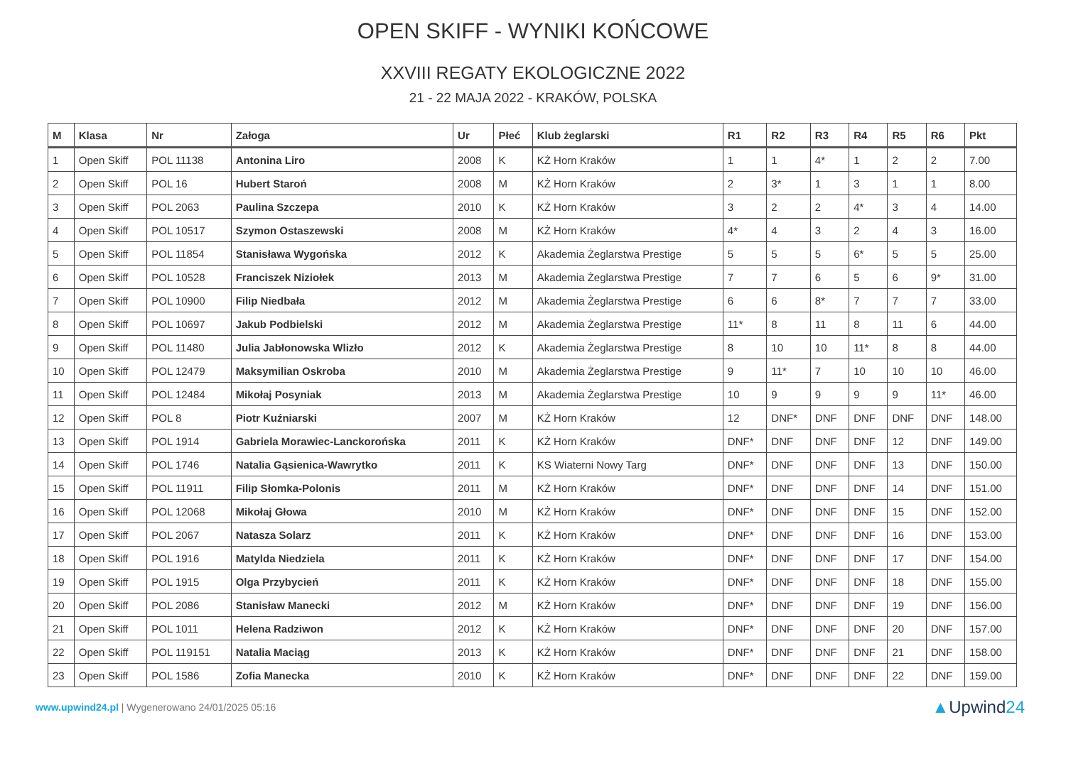OPEN SKIFF - WYNIKI KOŃCOWE
XXVIII REGATY EKOLOGICZNE 2022
21 - 22 MAJA 2022 - KRAKÓW, POLSKA
| M | Klasa | Nr | Załoga | Ur | Płeć | Klub żeglarski | R1 | R2 | R3 | R4 | R5 | R6 | Pkt |
| --- | --- | --- | --- | --- | --- | --- | --- | --- | --- | --- | --- | --- | --- |
| 1 | Open Skiff | POL 11138 | Antonina Liro | 2008 | K | KŻ Horn Kraków | 1 | 1 | 4* | 1 | 2 | 2 | 7.00 |
| 2 | Open Skiff | POL 16 | Hubert Staroń | 2008 | M | KŻ Horn Kraków | 2 | 3* | 1 | 3 | 1 | 1 | 8.00 |
| 3 | Open Skiff | POL 2063 | Paulina Szczepa | 2010 | K | KŻ Horn Kraków | 3 | 2 | 2 | 4* | 3 | 4 | 14.00 |
| 4 | Open Skiff | POL 10517 | Szymon Ostaszewski | 2008 | M | KŻ Horn Kraków | 4* | 4 | 3 | 2 | 4 | 3 | 16.00 |
| 5 | Open Skiff | POL 11854 | Stanisława Wygońska | 2012 | K | Akademia Żeglarstwa Prestige | 5 | 5 | 5 | 6* | 5 | 5 | 25.00 |
| 6 | Open Skiff | POL 10528 | Franciszek Niziołek | 2013 | M | Akademia Żeglarstwa Prestige | 7 | 7 | 6 | 5 | 6 | 9* | 31.00 |
| 7 | Open Skiff | POL 10900 | Filip Niedbała | 2012 | M | Akademia Żeglarstwa Prestige | 6 | 6 | 8* | 7 | 7 | 7 | 33.00 |
| 8 | Open Skiff | POL 10697 | Jakub Podbielski | 2012 | M | Akademia Żeglarstwa Prestige | 11* | 8 | 11 | 8 | 11 | 6 | 44.00 |
| 9 | Open Skiff | POL 11480 | Julia Jabłonowska Wlizło | 2012 | K | Akademia Żeglarstwa Prestige | 8 | 10 | 10 | 11* | 8 | 8 | 44.00 |
| 10 | Open Skiff | POL 12479 | Maksymilian Oskroba | 2010 | M | Akademia Żeglarstwa Prestige | 9 | 11* | 7 | 10 | 10 | 10 | 46.00 |
| 11 | Open Skiff | POL 12484 | Mikołaj Posyniak | 2013 | M | Akademia Żeglarstwa Prestige | 10 | 9 | 9 | 9 | 9 | 11* | 46.00 |
| 12 | Open Skiff | POL 8 | Piotr Kuźniarski | 2007 | M | KŻ Horn Kraków | 12 | DNF* | DNF | DNF | DNF | DNF | 148.00 |
| 13 | Open Skiff | POL 1914 | Gabriela Morawiec-Lanckorońska | 2011 | K | KŻ Horn Kraków | DNF* | DNF | DNF | DNF | 12 | DNF | 149.00 |
| 14 | Open Skiff | POL 1746 | Natalia Gąsienica-Wawrytko | 2011 | K | KS Wiaterni Nowy Targ | DNF* | DNF | DNF | DNF | 13 | DNF | 150.00 |
| 15 | Open Skiff | POL 11911 | Filip Słomka-Polonis | 2011 | M | KŻ Horn Kraków | DNF* | DNF | DNF | DNF | 14 | DNF | 151.00 |
| 16 | Open Skiff | POL 12068 | Mikołaj Głowa | 2010 | M | KŻ Horn Kraków | DNF* | DNF | DNF | DNF | 15 | DNF | 152.00 |
| 17 | Open Skiff | POL 2067 | Natasza Solarz | 2011 | K | KŻ Horn Kraków | DNF* | DNF | DNF | DNF | 16 | DNF | 153.00 |
| 18 | Open Skiff | POL 1916 | Matylda Niedziela | 2011 | K | KŻ Horn Kraków | DNF* | DNF | DNF | DNF | 17 | DNF | 154.00 |
| 19 | Open Skiff | POL 1915 | Olga Przybycień | 2011 | K | KŻ Horn Kraków | DNF* | DNF | DNF | DNF | 18 | DNF | 155.00 |
| 20 | Open Skiff | POL 2086 | Stanisław Manecki | 2012 | M | KŻ Horn Kraków | DNF* | DNF | DNF | DNF | 19 | DNF | 156.00 |
| 21 | Open Skiff | POL 1011 | Helena Radziwon | 2012 | K | KŻ Horn Kraków | DNF* | DNF | DNF | DNF | 20 | DNF | 157.00 |
| 22 | Open Skiff | POL 119151 | Natalia Maciąg | 2013 | K | KŻ Horn Kraków | DNF* | DNF | DNF | DNF | 21 | DNF | 158.00 |
| 23 | Open Skiff | POL 1586 | Zofia Manecka | 2010 | K | KŻ Horn Kraków | DNF* | DNF | DNF | DNF | 22 | DNF | 159.00 |
www.upwind24.pl | Wygenerowano 24/01/2025 05:16
▲Upwind24